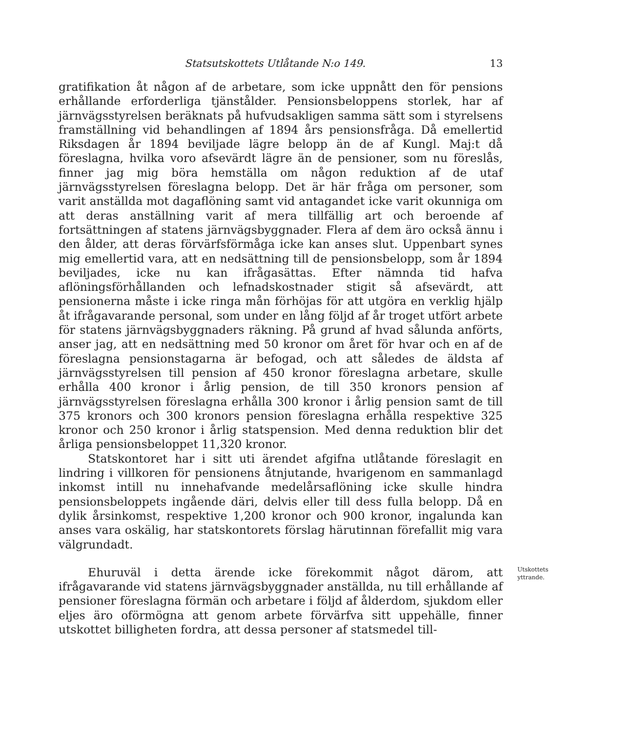Statsutskottets Utlåtande N:o 149. 13
gratifikation åt någon af de arbetare, som icke uppnått den för pensions erhållande erforderliga tjänstålder. Pensionsbeloppens storlek, har af järnvägsstyrelsen beräknats på hufvudsakligen samma sätt som i styrelsens framställning vid behandlingen af 1894 års pensionsfråga. Då emellertid Riksdagen år 1894 beviljade lägre belopp än de af Kungl. Maj:t då föreslagna, hvilka voro afsevärdt lägre än de pensioner, som nu föreslås, finner jag mig böra hemställa om någon reduktion af de utaf järnvägsstyrelsen föreslagna belopp. Det är här fråga om personer, som varit anställda mot dagaflöning samt vid antagandet icke varit okunniga om att deras anställning varit af mera tillfällig art och beroende af fortsättningen af statens järnvägsbyggnader. Flera af dem äro också ännu i den ålder, att deras förvärfsförmåga icke kan anses slut. Uppenbart synes mig emellertid vara, att en nedsättning till de pensionsbelopp, som år 1894 beviljades, icke nu kan ifrågasättas. Efter nämnda tid hafva aflöningsförhållanden och lefnadskostnader stigit så afsevärdt, att pensionerna måste i icke ringa mån förhöjas för att utgöra en verklig hjälp åt ifrågavarande personal, som under en lång följd af år troget utfört arbete för statens järnvägsbyggnaders räkning. På grund af hvad sålunda anförts, anser jag, att en nedsättning med 50 kronor om året för hvar och en af de föreslagna pensionstagarna är befogad, och att således de äldsta af järnvägsstyrelsen till pension af 450 kronor föreslagna arbetare, skulle erhålla 400 kronor i årlig pension, de till 350 kronors pension af järnvägsstyrelsen föreslagna erhålla 300 kronor i årlig pension samt de till 375 kronors och 300 kronors pension föreslagna erhålla respektive 325 kronor och 250 kronor i årlig statspension. Med denna reduktion blir det årliga pensionsbeloppet 11,320 kronor.
Statskontoret har i sitt uti ärendet afgifna utlåtande föreslagit en lindring i villkoren för pensionens åtnjutande, hvarigenom en sammanlagd inkomst intill nu innehafvande medelårsaflöning icke skulle hindra pensionsbeloppets ingående däri, delvis eller till dess fulla belopp. Då en dylik årsinkomst, respektive 1,200 kronor och 900 kronor, ingalunda kan anses vara oskälig, har statskontorets förslag härutinnan förefallit mig vara välgrundadt.
Ehuruväl i detta ärende icke förekommit något därom, att ifrågavarande vid statens järnvägsbyggnader anställda, nu till erhållande af pensioner föreslagna förmän och arbetare i följd af ålderdom, sjukdom eller eljes äro oförmögna att genom arbete förvärfva sitt uppehälle, finner utskottet billigheten fordra, att dessa personer af statsmedel till-
Utskottets yttrande.